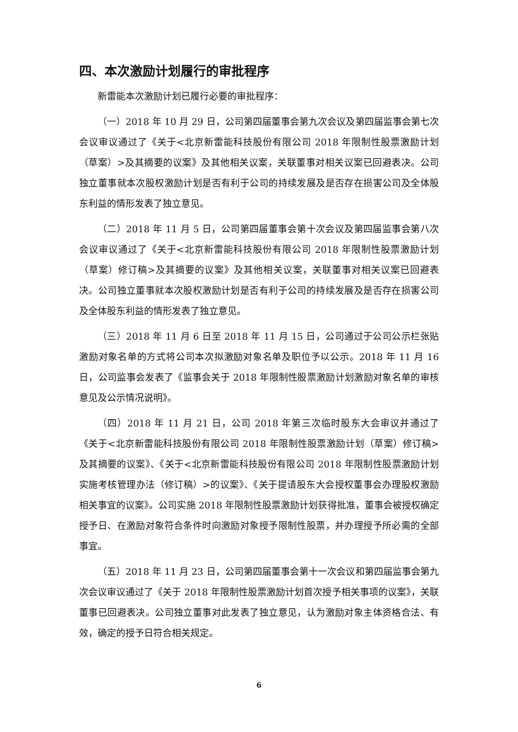四、本次激励计划履行的审批程序
新雷能本次激励计划已履行必要的审批程序：
（一）2018 年 10 月 29 日，公司第四届董事会第九次会议及第四届监事会第七次会议审议通过了《关于<北京新雷能科技股份有限公司 2018 年限制性股票激励计划（草案）>及其摘要的议案》及其他相关议案，关联董事对相关议案已回避表决。公司独立董事就本次股权激励计划是否有利于公司的持续发展及是否存在损害公司及全体股东利益的情形发表了独立意见。
（二）2018 年 11 月 5 日，公司第四届董事会第十次会议及第四届监事会第八次会议审议通过了《关于<北京新雷能科技股份有限公司 2018 年限制性股票激励计划（草案）修订稿>及其摘要的议案》及其他相关议案，关联董事对相关议案已回避表决。公司独立董事就本次股权激励计划是否有利于公司的持续发展及是否存在损害公司及全体股东利益的情形发表了独立意见。
（三）2018 年 11 月 6 日至 2018 年 11 月 15 日，公司通过于公司公示栏张贴激励对象名单的方式将公司本次拟激励对象名单及职位予以公示。2018 年 11 月 16 日，公司监事会发表了《监事会关于 2018 年限制性股票激励计划激励对象名单的审核意见及公示情况说明》。
（四）2018 年 11 月 21 日，公司 2018 年第三次临时股东大会审议并通过了《关于<北京新雷能科技股份有限公司 2018 年限制性股票激励计划（草案）修订稿>及其摘要的议案》、《关于<北京新雷能科技股份有限公司 2018 年限制性股票激励计划实施考核管理办法（修订稿）>的议案》、《关于提请股东大会授权董事会办理股权激励相关事宜的议案》。公司实施 2018 年限制性股票激励计划获得批准，董事会被授权确定授予日、在激励对象符合条件时向激励对象授予限制性股票，并办理授予所必需的全部事宜。
（五）2018 年 11 月 23 日，公司第四届董事会第十一次会议和第四届监事会第九次会议审议通过了《关于 2018 年限制性股票激励计划首次授予相关事项的议案》，关联董事已回避表决。公司独立董事对此发表了独立意见，认为激励对象主体资格合法、有效，确定的授予日符合相关规定。
6